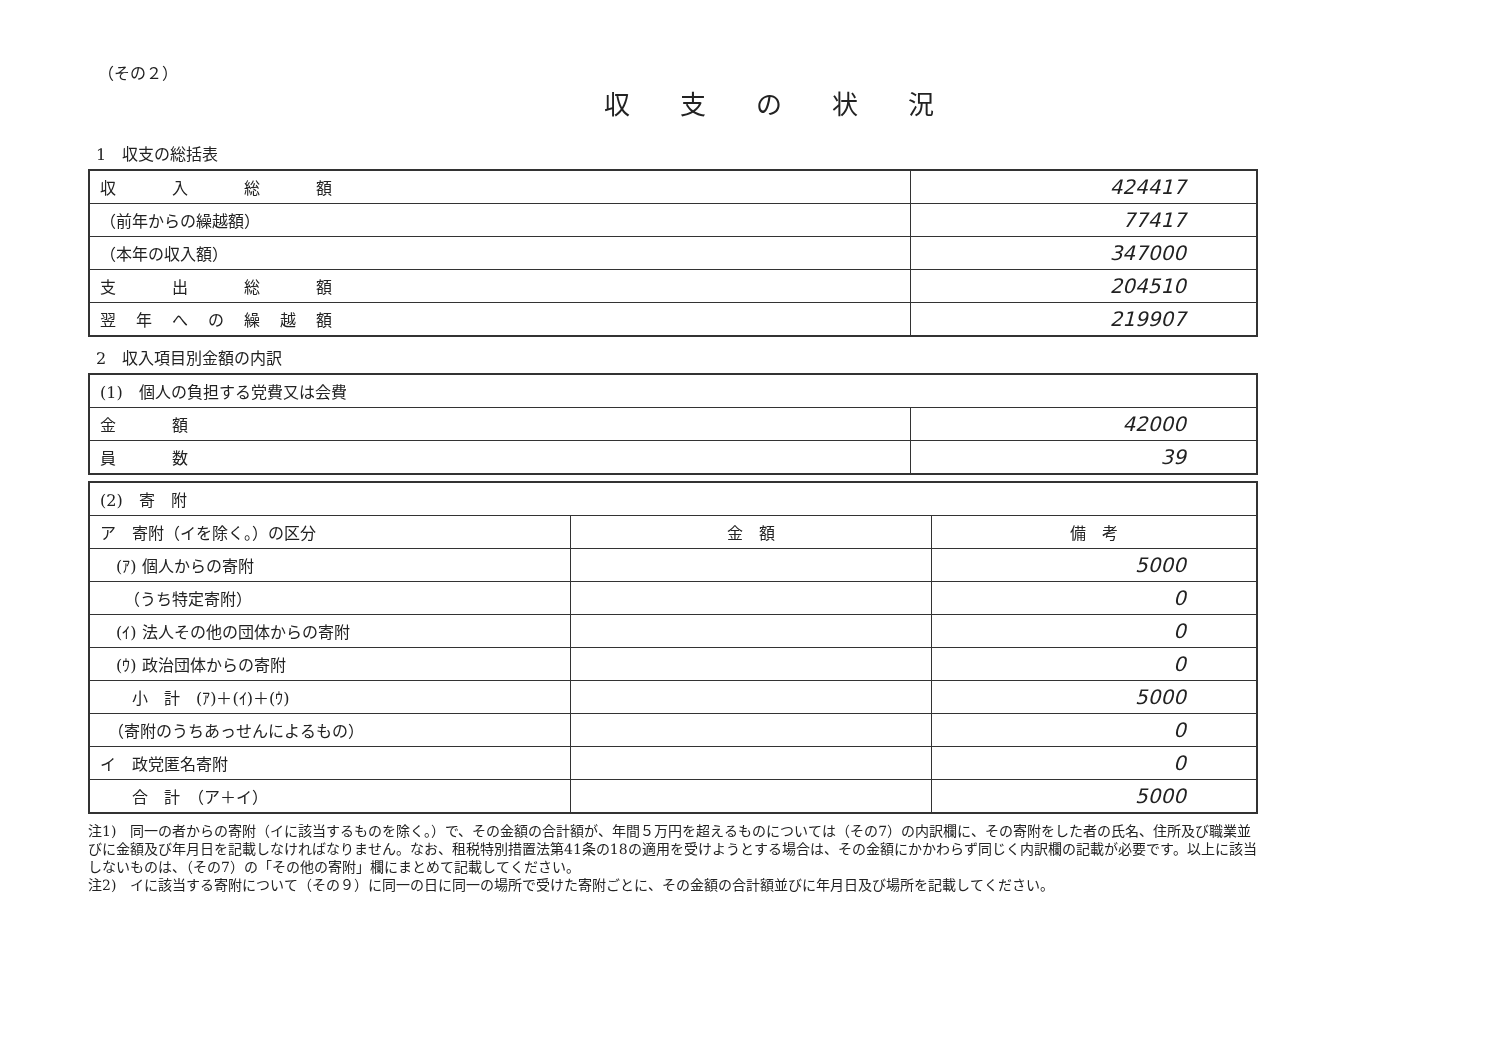（その２）
収支の状況
1　収支の総括表
| 収 入 総 額 | 424417 |
| （前年からの繰越額） | 77417 |
| （本年の収入額） | 347000 |
| 支 出 総 額 | 204510 |
| 翌年への繰越額 | 219907 |
2　収入項目別金額の内訳
| (1) 個人の負担する党費又は会費 | |
| 金 額 | 42000 |
| 員 数 | 39 |
| (2) 寄 附 | | |
| ア 寄附（イを除く。）の区分 | 金 額 | 備 考 |
| (ｱ) 個人からの寄附 | | 5000 |
| （うち特定寄附） | | 0 |
| (ｲ) 法人その他の団体からの寄附 | | 0 |
| (ｳ) 政治団体からの寄附 | | 0 |
| 小 計 (ｱ)＋(ｲ)＋(ｳ) | | 5000 |
| （寄附のうちあっせんによるもの） | | 0 |
| イ 政党匿名寄附 | | 0 |
| 合 計 （ア＋イ） | | 5000 |
注1)　同一の者からの寄附（イに該当するものを除く。）で、その金額の合計額が、年間５万円を超えるものについては（その7）の内訳欄に、その寄附をした者の氏名、住所及び職業並びに金額及び年月日を記載しなければなりません。なお、租税特別措置法第41条の18の適用を受けようとする場合は、その金額にかかわらず同じく内訳欄の記載が必要です。以上に該当しないものは、（その7）の「その他の寄附」欄にまとめて記載してください。
注2)　イに該当する寄附について（その９）に同一の日に同一の場所で受けた寄附ごとに、その金額の合計額並びに年月日及び場所を記載してください。